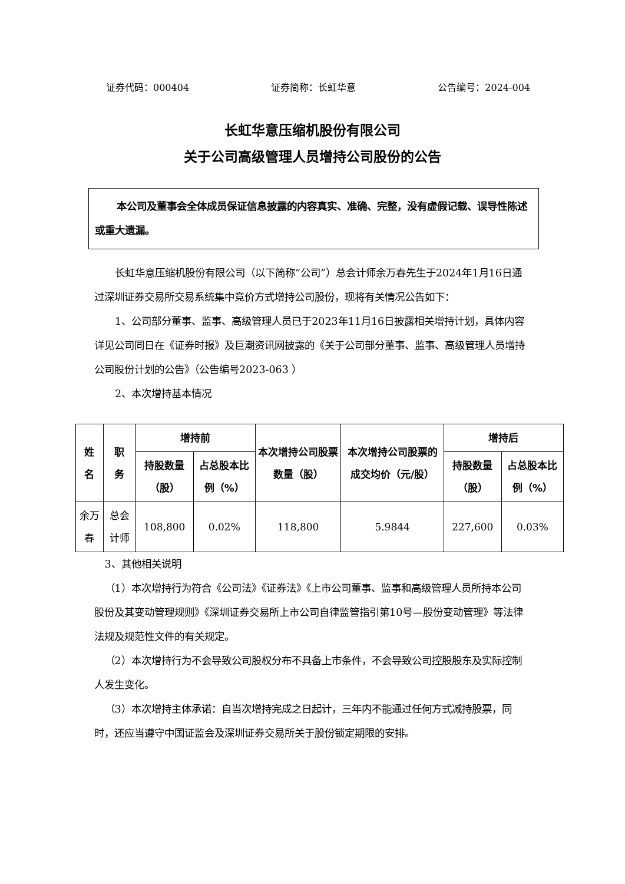证券代码：000404 证券简称：长虹华意 公告编号：2024-004
长虹华意压缩机股份有限公司
关于公司高级管理人员增持公司股份的公告
本公司及董事会全体成员保证信息披露的内容真实、准确、完整，没有虚假记载、误导性陈述或重大遗漏。
长虹华意压缩机股份有限公司（以下简称“公司”）总会计师余万春先生于2024年1月16日通过深圳证券交易所交易系统集中竞价方式增持公司股份，现将有关情况公告如下：
1、公司部分董事、监事、高级管理人员已于2023年11月16日披露相关增持计划，具体内容详见公司同日在《证券时报》及巨潮资讯网披露的《关于公司部分董事、监事、高级管理人员增持公司股份计划的公告》（公告编号2023-063 ）
2、本次增持基本情况
| 姓 名 | 职 务 | 增持前 | | 本次增持公司股票数量（股） | 本次增持公司股票的成交均价（元/股） | 增持后 | |
| --- | --- | --- | --- | --- | --- | --- | --- |
| | | 持股数量（股） | 占总股本比例（%） | | | 持股数量（股） | 占总股本比例（%） |
| 余万春 | 总会计师 | 108,800 | 0.02% | 118,800 | 5.9844 | 227,600 | 0.03% |
3、其他相关说明
（1）本次增持行为符合《公司法》《证券法》《上市公司董事、监事和高级管理人员所持本公司股份及其变动管理规则》《深圳证券交易所上市公司自律监管指引第10号—股份变动管理》等法律法规及规范性文件的有关规定。
（2）本次增持行为不会导致公司股权分布不具备上市条件，不会导致公司控股股东及实际控制人发生变化。
（3）本次增持主体承诺：自当次增持完成之日起计，三年内不能通过任何方式减持股票，同时，还应当遵守中国证监会及深圳证券交易所关于股份锁定期限的安排。